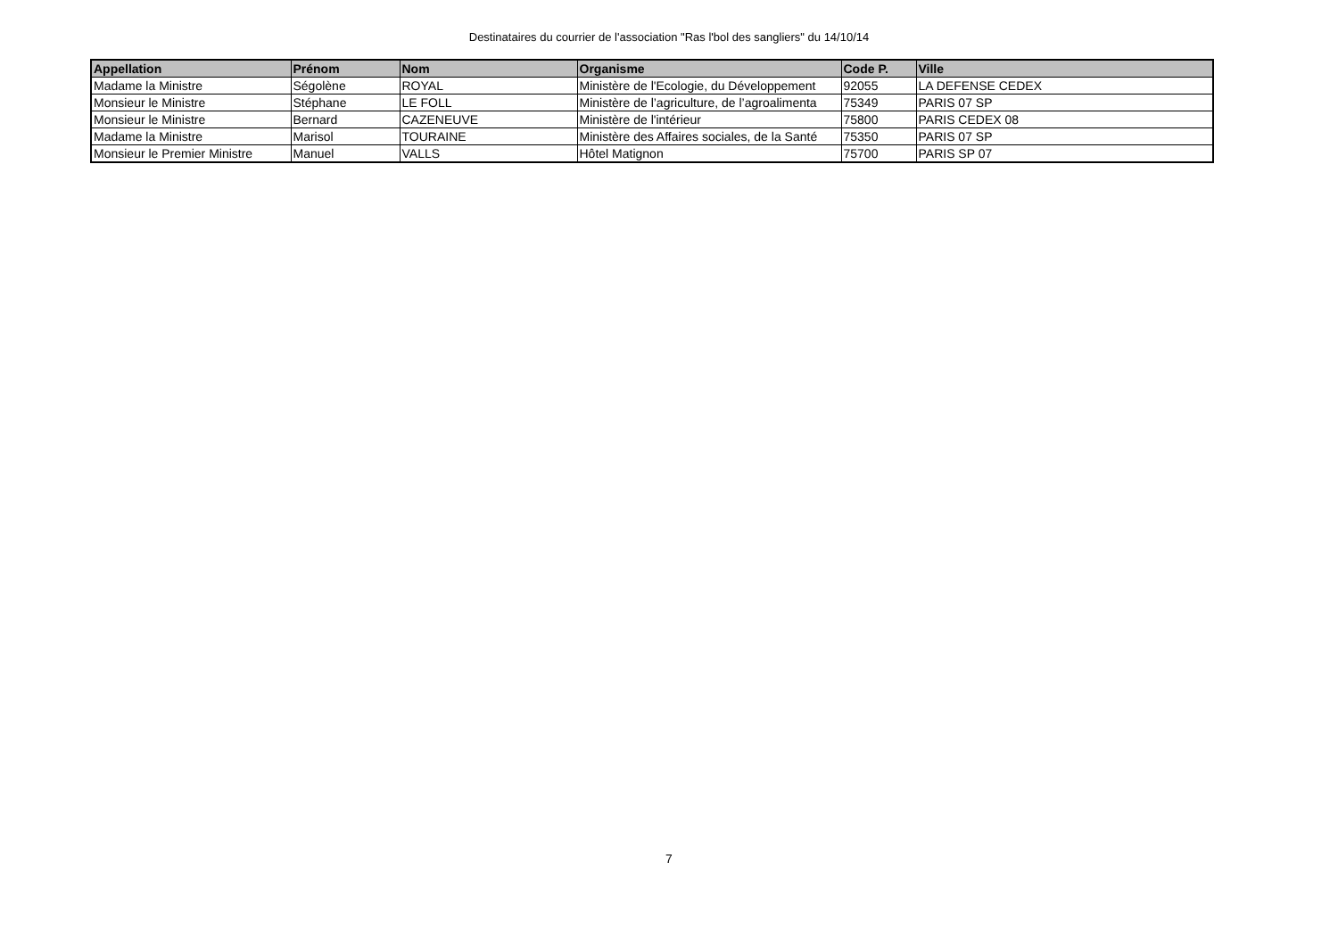Destinataires du courrier de l'association "Ras l'bol des sangliers" du 14/10/14
| Appellation | Prénom | Nom | Organisme | Code P. | Ville |
| --- | --- | --- | --- | --- | --- |
| Madame la Ministre | Ségolène | ROYAL | Ministère de l'Ecologie, du Développement | 92055 | LA DEFENSE CEDEX |
| Monsieur le Ministre | Stéphane | LE FOLL | Ministère de l’agriculture, de l’agroalimenta | 75349 | PARIS 07 SP |
| Monsieur le Ministre | Bernard | CAZENEUVE | Ministère de l'intérieur | 75800 | PARIS CEDEX 08 |
| Madame la Ministre | Marisol | TOURAINE | Ministère des Affaires sociales, de la Santé | 75350 | PARIS 07 SP |
| Monsieur le Premier Ministre | Manuel | VALLS | Hôtel Matignon | 75700 | PARIS SP 07 |
7